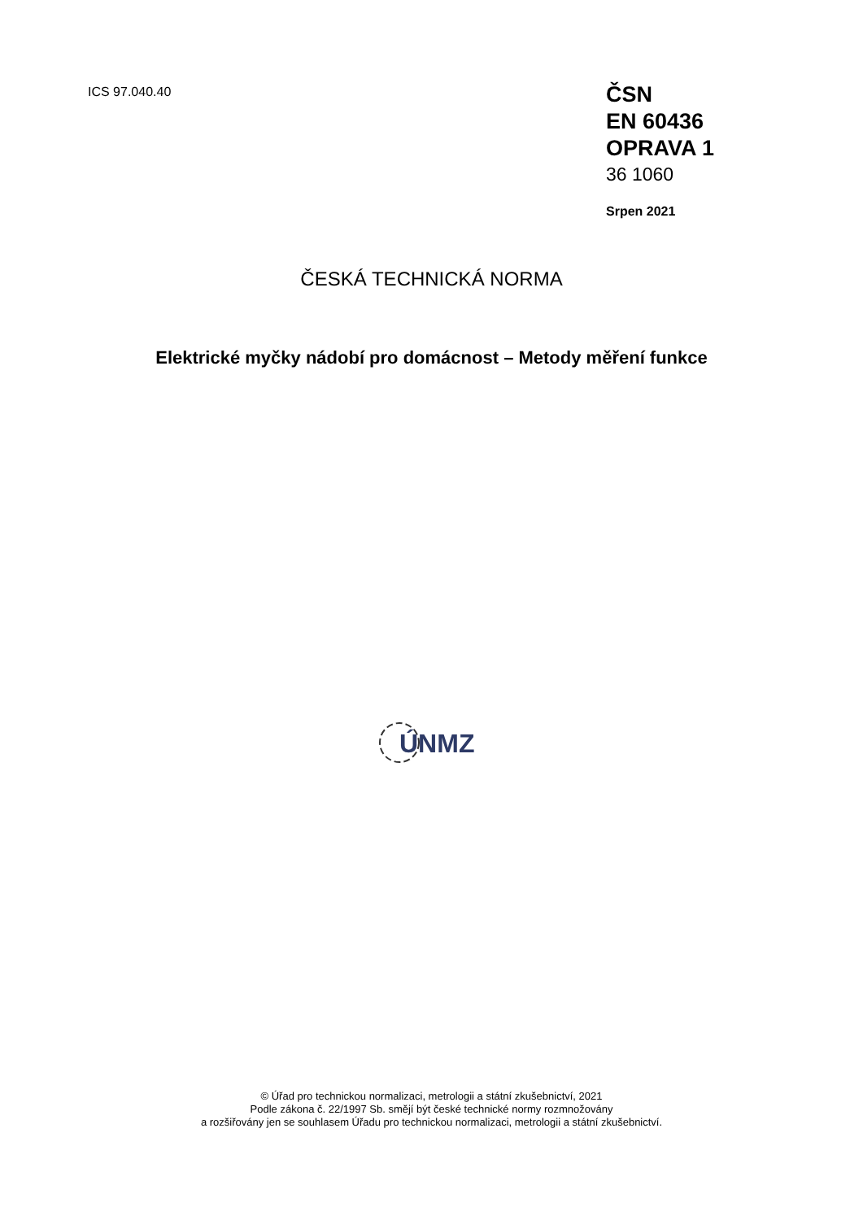ICS 97.040.40
ČSN
EN 60436
OPRAVA 1
36 1060
Srpen 2021
ČESKÁ TECHNICKÁ NORMA
Elektrické myčky nádobí pro domácnost – Metody měření funkce
ÚNMZ
© Úřad pro technickou normalizaci, metrologii a státní zkušebnictví, 2021
Podle zákona č. 22/1997 Sb. smějí být české technické normy rozmnožovány
a rozšiřovány jen se souhlasem Úřadu pro technickou normalizaci, metrologii a státní zkušebnictví.